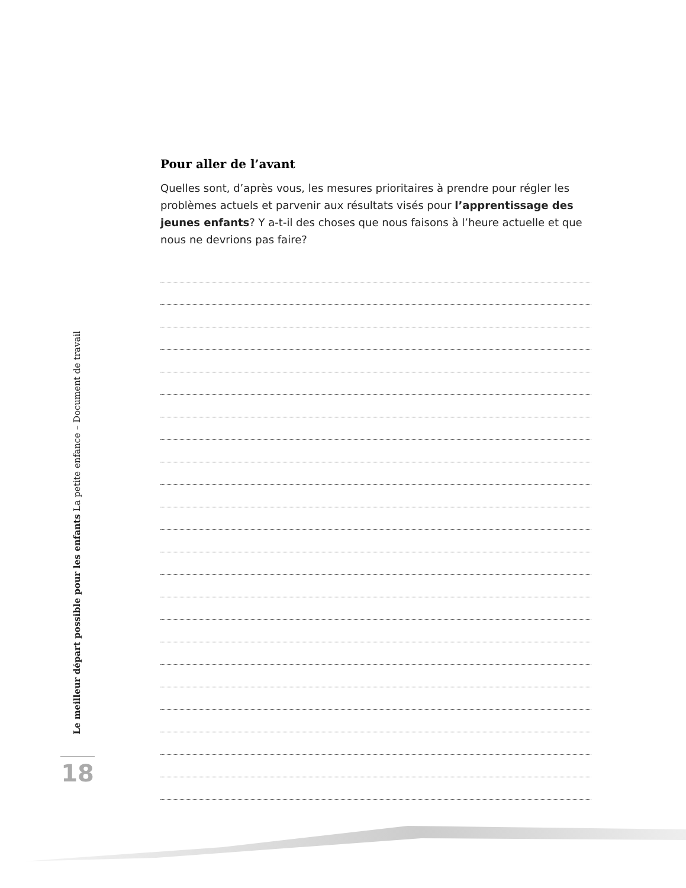Pour aller de l’avant
Quelles sont, d’après vous, les mesures prioritaires à prendre pour régler les problèmes actuels et parvenir aux résultats visés pour l’apprentissage des jeunes enfants? Y a-t-il des choses que nous faisons à l’heure actuelle et que nous ne devrions pas faire?
Le meilleur départ possible pour les enfants La petite enfance – Document de travail
18